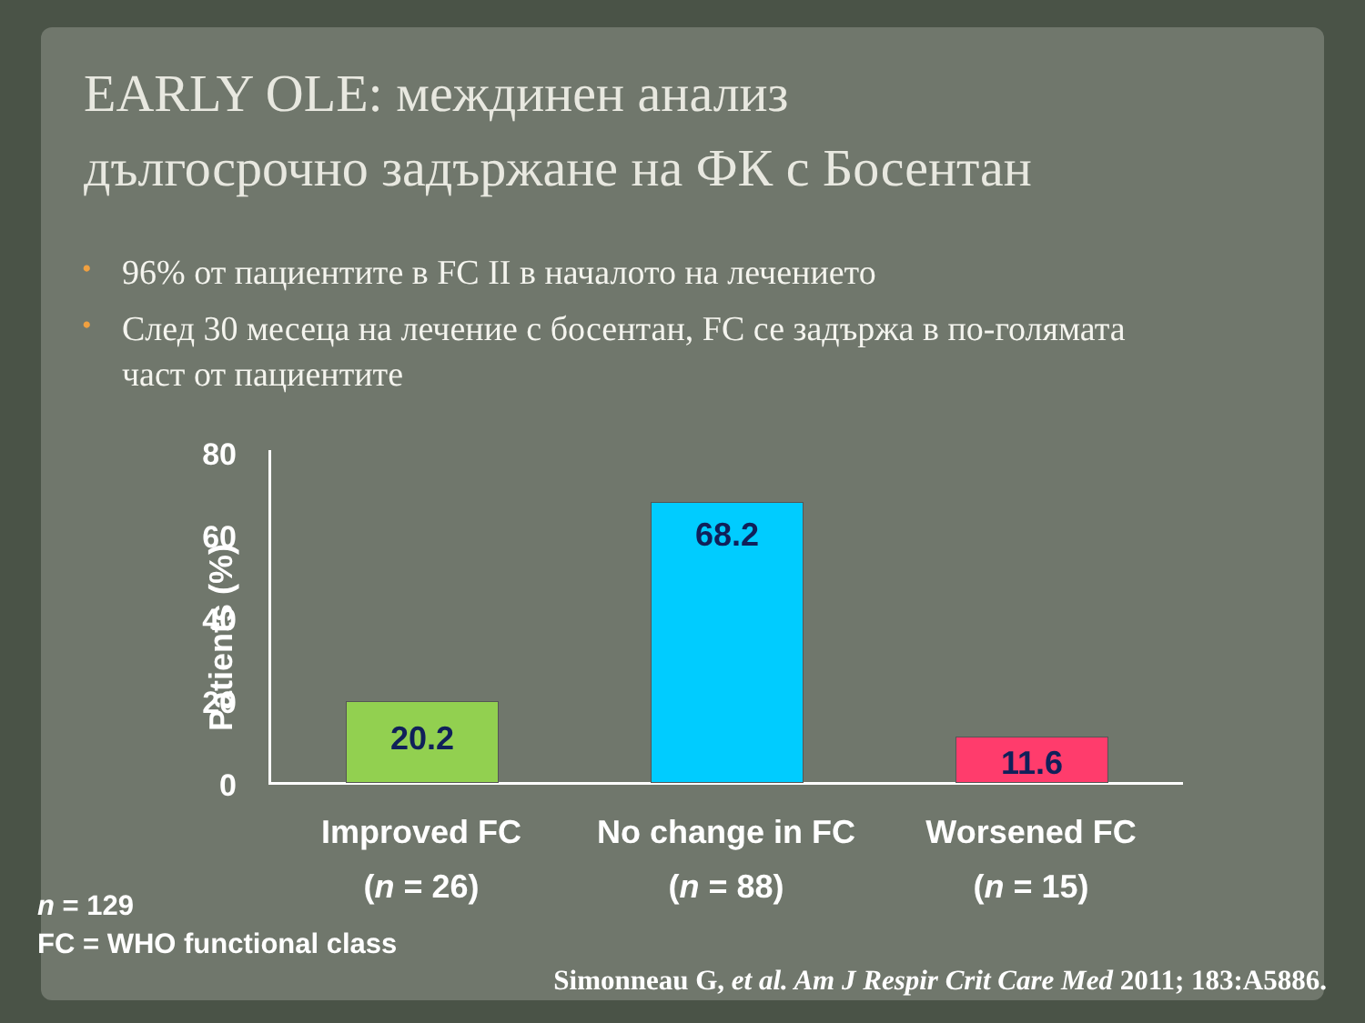EARLY OLE: междинен анализ
дългосрочно задържане на ФК с Босентан
• 96% от пациентите в FC II в началото на лечението
• След 30 месеца на лечение с босентан, FC се задържа в по-голямата част от пациентите
Patients (%)
80
60
40
20
0
20.2
68.2
11.6
Improved FC
(n = 26)
No change in FC
(n = 88)
Worsened FC
(n = 15)
n = 129
FC = WHO functional class
Simonneau G, et al. Am J Respir Crit Care Med 2011; 183:A5886.